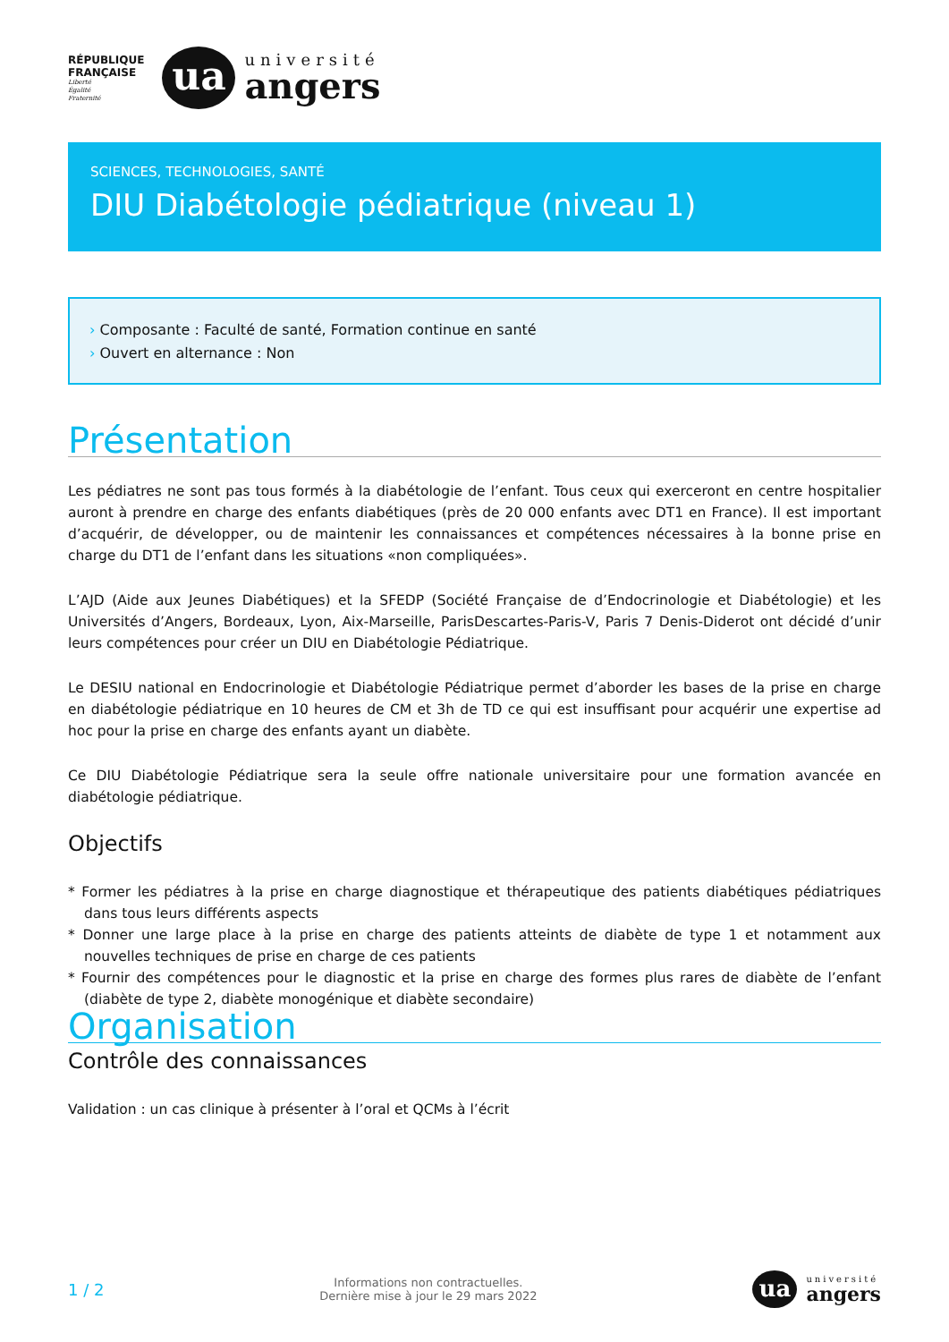RÉPUBLIQUE
FRANÇAISE
Liberté
Égalité
Fraternité
ua
université
angers
SCIENCES, TECHNOLOGIES, SANTÉ
DIU Diabétologie pédiatrique (niveau 1)
› Composante : Faculté de santé, Formation continue en santé
› Ouvert en alternance : Non
Présentation
Les pédiatres ne sont pas tous formés à la diabétologie de l’enfant. Tous ceux qui exerceront en centre hospitalier auront à prendre en charge des enfants diabétiques (près de 20 000 enfants avec DT1 en France). Il est important d’acquérir, de développer, ou de maintenir les connaissances et compétences nécessaires à la bonne prise en charge du DT1 de l’enfant dans les situations «non compliquées».
L’AJD (Aide aux Jeunes Diabétiques) et la SFEDP (Société Française de d’Endocrinologie et Diabétologie) et les Universités d’Angers, Bordeaux, Lyon, Aix-Marseille, ParisDescartes-Paris-V, Paris 7 Denis-Diderot ont décidé d’unir leurs compétences pour créer un DIU en Diabétologie Pédiatrique.
Le DESIU national en Endocrinologie et Diabétologie Pédiatrique permet d’aborder les bases de la prise en charge en diabétologie pédiatrique en 10 heures de CM et 3h de TD ce qui est insuffisant pour acquérir une expertise ad hoc pour la prise en charge des enfants ayant un diabète.
Ce DIU Diabétologie Pédiatrique sera la seule offre nationale universitaire pour une formation avancée en diabétologie pédiatrique.
Objectifs
* Former les pédiatres à la prise en charge diagnostique et thérapeutique des patients diabétiques pédiatriques dans tous leurs différents aspects
* Donner une large place à la prise en charge des patients atteints de diabète de type 1 et notamment aux nouvelles techniques de prise en charge de ces patients
* Fournir des compétences pour le diagnostic et la prise en charge des formes plus rares de diabète de l’enfant (diabète de type 2, diabète monogénique et diabète secondaire)
Organisation
Contrôle des connaissances
Validation : un cas clinique à présenter à l’oral et QCMs à l’écrit
1 / 2
Informations non contractuelles.
Dernière mise à jour le 29 mars 2022
ua
université
angers